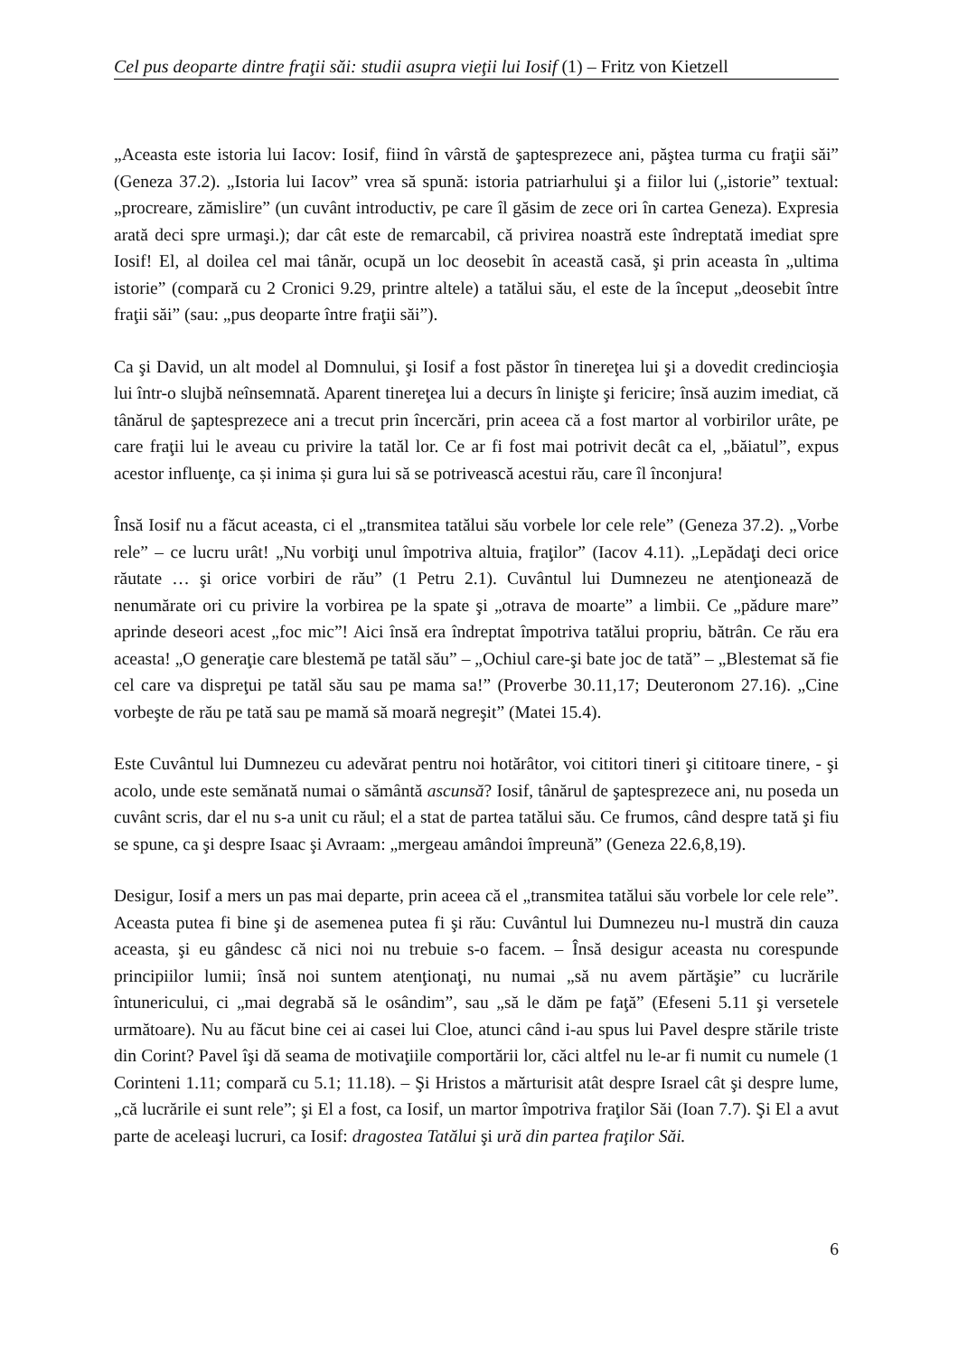Cel pus deoparte dintre fraţii săi: studii asupra vieţii lui Iosif (1) – Fritz von Kietzell
„Aceasta este istoria lui Iacov: Iosif, fiind în vârstă de şaptesprezece ani, păştea turma cu fraţii săi” (Geneza 37.2). „Istoria lui Iacov” vrea să spună: istoria patriarhului şi a fiilor lui („istorie” textual: „procreare, zămislire” (un cuvânt introductiv, pe care îl găsim de zece ori în cartea Geneza). Expresia arată deci spre urmaşi.); dar cât este de remarcabil, că privirea noastră este îndreptată imediat spre Iosif! El, al doilea cel mai tânăr, ocupă un loc deosebit în această casă, şi prin aceasta în „ultima istorie” (compară cu 2 Cronici 9.29, printre altele) a tatălui său, el este de la început „deosebit între fraţii săi” (sau: „pus deoparte între fraţii săi”).
Ca şi David, un alt model al Domnului, şi Iosif a fost păstor în tinereţea lui şi a dovedit credincioşia lui într-o slujbă neînsemnată. Aparent tinereţea lui a decurs în linişte şi fericire; însă auzim imediat, că tânărul de şaptesprezece ani a trecut prin încercări, prin aceea că a fost martor al vorbirilor urâte, pe care fraţii lui le aveau cu privire la tatăl lor. Ce ar fi fost mai potrivit decât ca el, „băiatul”, expus acestor influenţe, ca și inima și gura lui să se potrivească acestui rău, care îl înconjura!
Însă Iosif nu a făcut aceasta, ci el „transmitea tatălui său vorbele lor cele rele” (Geneza 37.2). „Vorbe rele” – ce lucru urât! „Nu vorbiţi unul împotriva altuia, fraţilor” (Iacov 4.11). „Lepădaţi deci orice răutate … şi orice vorbiri de rău” (1 Petru 2.1). Cuvântul lui Dumnezeu ne atenţionează de nenumărate ori cu privire la vorbirea pe la spate şi „otrava de moarte” a limbii. Ce „pădure mare” aprinde deseori acest „foc mic”! Aici însă era îndreptat împotriva tatălui propriu, bătrân. Ce rău era aceasta! „O generaţie care blestemă pe tatăl său” – „Ochiul care-şi bate joc de tată” – „Blestemat să fie cel care va dispreţui pe tatăl său sau pe mama sa!” (Proverbe 30.11,17; Deuteronom 27.16). „Cine vorbeşte de rău pe tată sau pe mamă să moară negreşit” (Matei 15.4).
Este Cuvântul lui Dumnezeu cu adevărat pentru noi hotărâtor, voi cititori tineri şi cititoare tinere, - şi acolo, unde este semănată numai o sământă ascunsă? Iosif, tânărul de şaptesprezece ani, nu poseda un cuvânt scris, dar el nu s-a unit cu răul; el a stat de partea tatălui său. Ce frumos, când despre tată şi fiu se spune, ca şi despre Isaac şi Avraam: „mergeau amândoi împreună” (Geneza 22.6,8,19).
Desigur, Iosif a mers un pas mai departe, prin aceea că el „transmitea tatălui său vorbele lor cele rele”. Aceasta putea fi bine şi de asemenea putea fi şi rău: Cuvântul lui Dumnezeu nu-l mustră din cauza aceasta, şi eu gândesc că nici noi nu trebuie s-o facem. – Însă desigur aceasta nu corespunde principiilor lumii; însă noi suntem atenţionaţi, nu numai „să nu avem părtăşie” cu lucrările întunericului, ci „mai degrabă să le osândim”, sau „să le dăm pe faţă” (Efeseni 5.11 şi versetele următoare). Nu au făcut bine cei ai casei lui Cloe, atunci când i-au spus lui Pavel despre stările triste din Corint? Pavel îşi dă seama de motivaţiile comportării lor, căci altfel nu le-ar fi numit cu numele (1 Corinteni 1.11; compară cu 5.1; 11.18). – Şi Hristos a mărturisit atât despre Israel cât şi despre lume, „că lucrările ei sunt rele”; şi El a fost, ca Iosif, un martor împotriva fraţilor Săi (Ioan 7.7). Şi El a avut parte de aceleaşi lucruri, ca Iosif: dragostea Tatălui şi ură din partea fraţilor Săi.
6